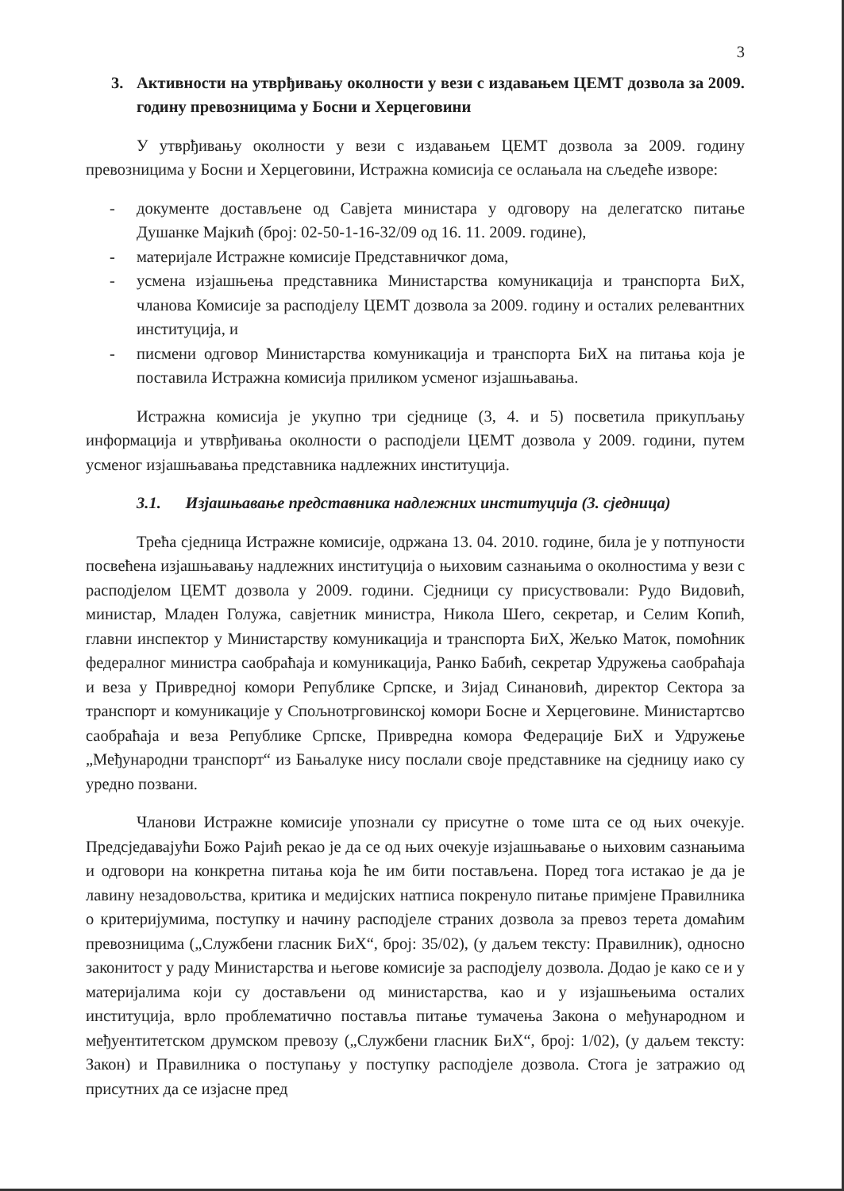3
3. Активности на утврђивању околности у вези с издавањем ЦЕМТ дозвола за 2009. годину превозницима у Босни и Херцеговини
У утврђивању околности у вези с издавањем ЦЕМТ дозвола за 2009. годину превозницима у Босни и Херцеговини, Истражна комисија се ослањала на сљедеће изворе:
- документе достављене од Савјета министара у одговору на делегатско питање Душанке Мајкић (број: 02-50-1-16-32/09 од 16. 11. 2009. године),
- материјале Истражне комисије Представничког дома,
- усмена изјашњења представника Министарства комуникација и транспорта БиХ, чланова Комисије за расподјелу ЦЕМТ дозвола за 2009. годину и осталих релевантних институција, и
- писмени одговор Министарства комуникација и транспорта БиХ на питања која је поставила Истражна комисија приликом усменог изјашњавања.
Истражна комисија је укупно три сједнице (3, 4. и 5) посветила прикупљању информација и утврђивања околности о расподјели ЦЕМТ дозвола у 2009. години, путем усменог изјашњавања представника надлежних институција.
3.1. Изјашњавање представника надлежних институција (3. сједница)
Трећа сједница Истражне комисије, одржана 13. 04. 2010. године, била је у потпуности посвећена изјашњавању надлежних институција о њиховим сазнањима о околностима у вези с расподјелом ЦЕМТ дозвола у 2009. години. Сједници су присуствовали: Рудо Видовић, министар, Младен Голужа, савјетник министра, Никола Шего, секретар, и Селим Копић, главни инспектор у Министарству комуникација и транспорта БиХ, Жељко Маток, помоћник федералног министра саобраћаја и комуникација, Ранко Бабић, секретар Удружења саобраћаја и веза у Привредној комори Републике Српске, и Зијад Синановић, директор Сектора за транспорт и комуникације у Спољнотрговинској комори Босне и Херцеговине. Министартсво саобраћаја и веза Републике Српске, Привредна комора Федерације БиХ и Удружење „Међународни транспорт“ из Бањалуке нису послали своје представнике на сједницу иако су уредно позвани.
Чланови Истражне комисије упознали су присутне о томе шта се од њих очекује. Предсједавајући Божо Рајић рекао је да се од њих очекује изјашњавање о њиховим сазнањима и одговори на конкретна питања која ће им бити постављена. Поред тога истакао је да је лавину незадовољства, критика и медијских натписа покренуло питање примјене Правилника о критеријумима, поступку и начину расподјеле страних дозвола за превоз терета домаћим превозницима („Службени гласник БиХ“, број: 35/02), (у даљем тексту: Правилник), односно законитост у раду Министарства и његове комисије за расподјелу дозвола. Додао је како се и у материјалима који су достављени од министарства, као и у изјашњењима осталих институција, врло проблематично поставља питање тумачења Закона о међународном и међуентитетском друмском превозу („Службени гласник БиХ“, број: 1/02), (у даљем тексту: Закон) и Правилника о поступању у поступку расподјеле дозвола. Стога је затражио од присутних да се изјасне пред